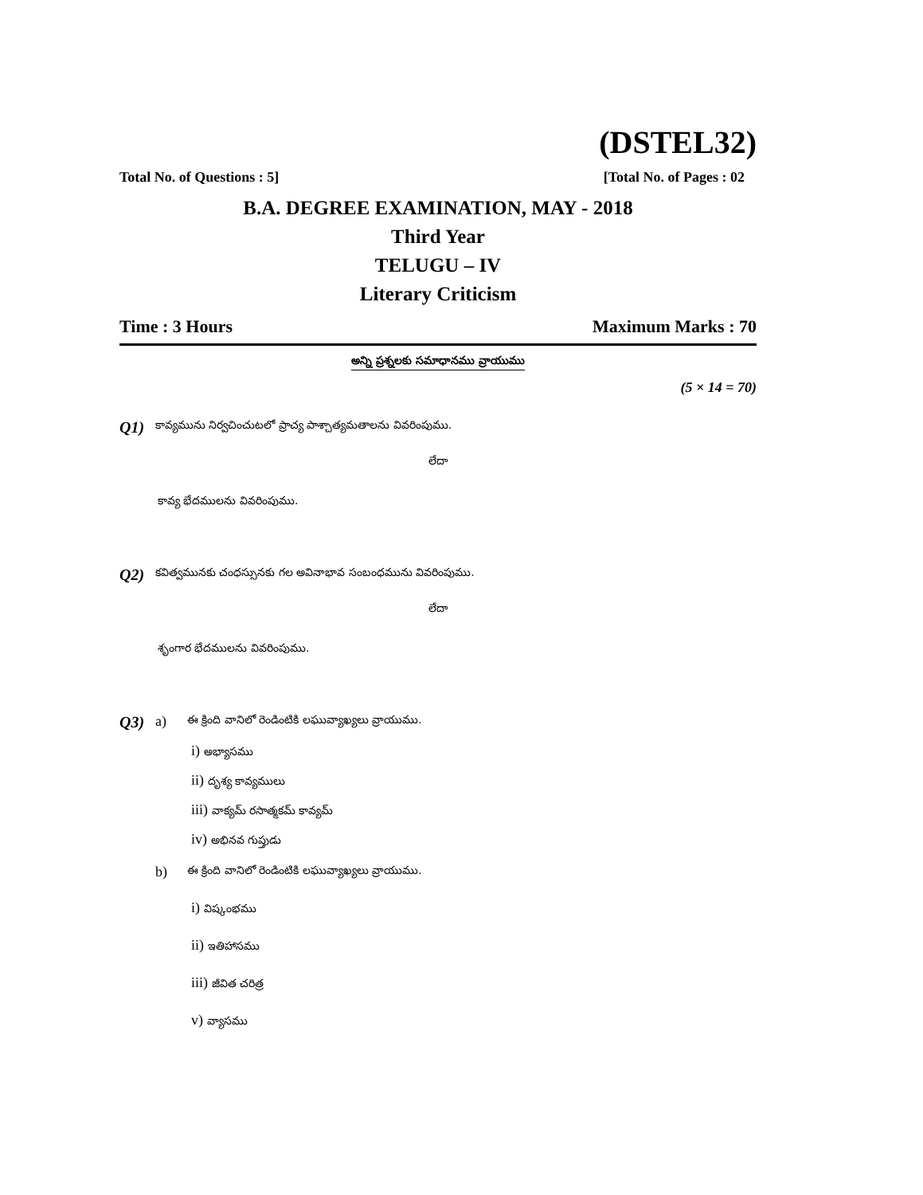(DSTEL32)
Total No. of Questions : 5] [Total No. of Pages : 02
B.A. DEGREE EXAMINATION, MAY - 2018
Third Year
TELUGU – IV
Literary Criticism
Time : 3 Hours Maximum Marks : 70
అన్ని ప్రశ్నలకు సమాధానము వ్రాయుము
(5 × 14 = 70)
Q1) కావ్యమును నిర్వచించుటలో ప్రాచ్య పాశ్చాత్యమతాలను వివరింపుము.
లేదా
కావ్య భేదములను వివరింపుము.
Q2) కవిత్వమునకు చంధస్సునకు గల అవినాభావ సంబంధమును వివరింపుము.
లేదా
శృంగార భేదములను వివరింపుము.
Q3) a) ఈ క్రింది వానిలో రెండింటికి లఘువ్యాఖ్యలు వ్రాయుము.
i) అభ్యాసము
ii) దృశ్య కావ్యములు
iii) వాక్యమ్ రసాత్మకమ్ కావ్యమ్
iv) అభినవ గుప్తుడు
b) ఈ క్రింది వానిలో రెండింటికి లఘువ్యాఖ్యలు వ్రాయుము.
i) విష్కంభము
ii) ఇతిహాసము
iii) జీవిత చరిత్ర
v) వ్యాసము